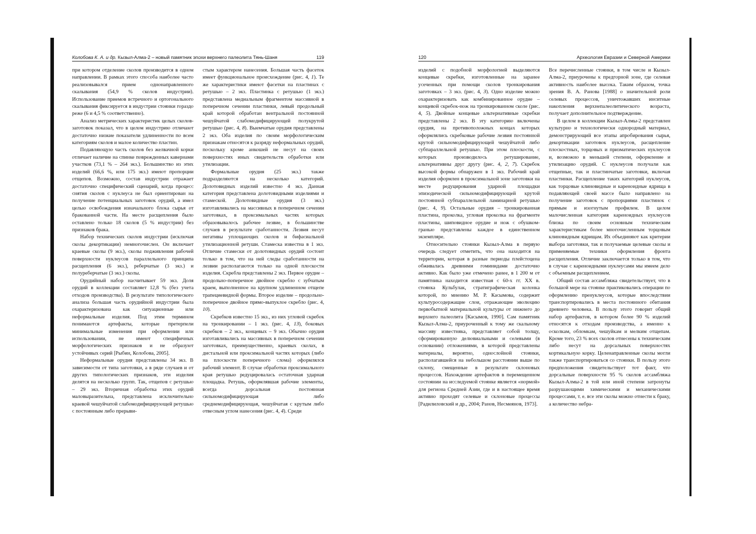Колобова К. А. и др. Кызыл-Алма-2 – новый памятник эпохи верхнего палеолита Тянь-Шаня 119
при котором отделение сколов производится в одном направлении. В рамках этого способа наиболее часто реализовывался прием однонаправленного скалывания (54,9 % сколов индустрии). Использование приемов встречного и ортогонального скалывания фиксируется в индустрии стоянки гораздо реже (6 и 4,5 % соответственно).
Анализ метрических характеристик целых сколов-заготовок показал, что в целом индустрию отличают достаточно низкие показатели удлиненности по всем категориям сколов и малое количество пластин.
Подавляющую часть сколов без желвачной корки отличает наличие на спинке поврежденных кавернами участков (73,1 % – 264 экз.). Большинство из этих изделий (66,6 %, или 175 экз.) имеют пропорции отщепов. Возможно, состав индустрии отражает достаточно специфический сценарий, когда процесс снятия сколов с нуклеуса не был ориентирован на получение потенциальных заготовок орудий, а имел целью освобождения изначального блока сырья от бракованной части. На месте расщепления было оставлено только 18 сколов (5 % индустрии) без признаков брака.
Набор технических сколов индустрии (исключая сколы декортикации) немногочислен. Он включает краевые сколы (9 экз.), сколы подживления рабочей поверхности нуклеусов параллельного принципа расщепления (6 экз.), реберчатые (3 экз.) и полуреберчатые (3 экз.) сколы.
Орудийный набор насчитывает 59 экз. Доля орудий в коллекции составляет 12,8 % (без учета отходов производства). В результате типологического анализа большая часть орудийной индустрии была охарактеризована как ситуационные или неформальные изделия. Под этим термином понимаются артефакты, которые претерпели минимальные изменения при оформлении или использовании, не имеют специфичных морфологических признаков и не образуют устойчивых серий [Рыбин, Колобова, 2005].
Неформальные орудия представлены 34 экз. В зависимости от типа заготовки, а в ряде случаев и от других типологических признаков, эти изделия делятся на несколько групп. Так, отщепов с ретушью – 29 экз. Вторичная обработка этих орудий маловыразительна, представлена исключительно краевой чешуйчатой слабомодифицирующей ретушью с постоянным либо прерыви-
стым характером нанесения. Большая часть фасеток имеет функциональное происхождение (рис. 4, 1). Те же характеристики имеют фасетки на пластинах с ретушью – 2 экз. Пластинка с ретушью (1 экз.) представлена медиальным фрагментом массивной в поперечном сечении пластинки, левый продольный край которой обработан вентральной постоянной чешуйчатой слабомодифицирующей полукрутой ретушью (рис. 4, 8). Выемчатые орудия представлены 2 экз. Оба изделия по своим морфологическим признакам относятся к разряду неформальных орудий, поскольку кроме анкошей не несут на своих поверхностях иных свидетельств обработки или утилизации.
Формальные орудия (25 экз.) также подразделяются на несколько категорий. Долотовидных изделий известно 4 экз. Данная категория представлена долотовидными изделиями и стамеской. Долотовидные орудия (3 экз.) изготавливались на массивных в поперечном сечении заготовках, в проксимальных частях которых образовывалось рабочее лезвие, в большинстве случаев в результате сработанности. Лезвия несут негативы уплощающих сколов и бифасиальной утилизационной ретуши. Стамеска известна в 1 экз. Отличие стамески от долотовидных орудий состоит только в том, что на ней следы сработанности на лезвии располагаются только на одной плоскости изделия. Скребла представлены 2 экз. Первое орудие – продольно-поперечное двойное скребло с зубчатым краем, выполненное на крупном удлиненном отщепе трапециевидной формы. Второе изделие – продольно-поперечное двойное прямо-выпуклое скребло (рис. 4, 10).
Скребков известно 15 экз., из них угловой скребок на тронкировании – 1 экз. (рис. 4, 13), боковых скребков – 2 экз., концевых – 9 экз. Обычно орудия изготавливались на массивных в поперечном сечении заготовках, преимущественно, краевых сколах, в дистальной или проксимальной частях которых (либо на плоскости поперечного слома) оформлялся рабочий элемент. В случае обработки проксимального края ретушью редуцировалась остаточная ударная площадка. Ретушь, оформлявшая рабочие элементы, всегда дорсальная постоянная сильномодифицирующая либо среднемодифицирующая, чешуйчатая с крутым либо отвесным углом нанесения (рис. 4, 4). Среди
120 Археология Евразии и Северной Америки
изделий с подобной морфологией выделяются концевые скребки, изготовленные на заранее усеченных при помощи сколов тронкирования заготовках – 3 экз. (рис. 4, 3). Одно изделие можно охарактеризовать как комбинированное орудие – концевой скребок-нож на тронкированном сколе (рис. 4, 5). Двойные концевые альтернативные скребки представлены 2 экз. В эту категорию включены орудия, на противоположных концах которых оформлялись скребковые рабочие лезвия постоянной крутой сильномодифицирующей чешуйчатой либо субпараллельной ретушью. При этом плоскости, с которых производилось ретуширование, альтернативны друг другу (рис. 4, 2, 7). Скребок высокой формы обнаружен в 1 экз. Рабочий край изделия оформлен в проксимальной зоне заготовки на месте редуцирования ударной площадки эпизодической сильномодифицирующей крутой постоянной субпараллельной ламинарной ретушью (рис. 4, 9). Остальные орудия – тронкированная пластина, проколка, угловая проколка на фрагменте пластины, шиповидное орудие и нож с обушком-гранью представлены каждое в единственном экземпляре.
Относительно стоянки Кызыл-Алма в первую очередь следует отметить, что она находится на территории, которая в разные периоды плейстоцена обживалась древними гоминидами достаточно активно. Как было уже отмечено ранее, в 1 200 м от памятника находится известная с 60-х гг. XX в. стоянка Кульбулак, стратиграфическая колонка которой, по мнению М. Р. Касымова, содержит культуросодержащие слои, отражающие эволюцию первобытной материальной культуры от нижнего до верхнего палеолита [Касымов, 1990]. Сам памятник Кызыл-Алма-2, приуроченный к тому же скальному массиву известняка, представляет собой толщу, сформированную делювиальными и селевыми (в основании) отложениями, в которой представлены материалы, вероятно, однослойной стоянки, располагавшейся на небольшом расстоянии выше по склону, смещенные в результате склоновых процессов. Нахождение артефактов в перемещенном состоянии на исследуемой стоянке является «нормой» для региона Средней Азии, где и в настоящее время активно проходят селевые и склоновые процессы [Радилиловский и др., 2004; Ранов, Несмеянов, 1973].
Все перечисленные стоянки, в том числе и Кызыл-Алма-2, приурочены к предгорной зоне, где селевая активность наиболее высока. Таким образом, точка зрения В. А. Ранова [1988] о значительной роли селевых процессов, уничтожавших инситные накопления верхнепалеолитического возраста, получает дополнительное подтверждение.
В целом в коллекции Кызыл-Алмы-2 представлен культурно и технологически однородный материал, демонстрирующий все этапы апробирования сырья, декортикации заготовок нуклеусов, расщепление плоскостных, торцовых и призматических нуклеусов и, возможно в меньшей степени, оформление и утилизацию орудий. С нуклеусов получали как отщепные, так и пластинчатые заготовки, включая пластинки. Расщепление таких категорий нуклеусов, как торцовые клиновидные и кареноидные ядрища в подавляющей своей массе было направлено на получение заготовок с пропорциями пластинок с прямым и изогнутым профилем. В целом малочисленная категория кареноидных нуклеусов близка по своим основным техническим характеристикам более многочисленным торцовым клиновидным ядрищам. Их объединяют как критерии выбора заготовки, так и получаемые целевые сколы и применяемые техники оформления фронта расщепления. Отличие заключается только в том, что в случае с кареноидными нуклеусами мы имеем дело с объемным расщеплением.
Общий состав ассамбляжа свидетельствует, что в большой мере на стоянке практиковались операции по оформлению пренуклеусов, которые впоследствии транспортировались в места постоянного обитания древнего человека. В пользу этого говорит общий набор артефактов, в котором более 90 % изделий относятся к отходам производства, а именно к осколкам, обломкам, чешуйкам и мелким отщепам. Кроме того, 23 % всех сколов отнесены к техническим либо несут на дорсальных поверхностях кортикальную корку. Целенаправленные сколы могли также транспортироваться со стоянки. В пользу этого предположения свидетельствует тот факт, что дорсальные поверхности 95 % сколов ассамбляжа Кызыл-Алмы-2 в той или иной степени затронуты разрушающими химическими и механическими процессами, т. е. все эти сколы можно отнести к браку, а количество небра-